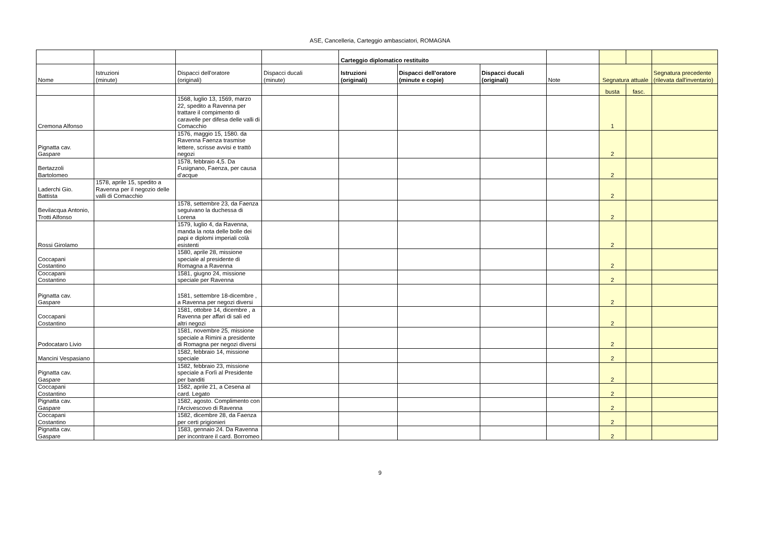ASE, Cancelleria, Carteggio ambasciatori, ROMAGNA
| | | | | Carteggio diplomatico restituito | | | | | | |
| Nome | Istruzioni (minute) | Dispacci dell'oratore (originali) | Dispacci ducali (minute) | Istruzioni (originali) | Dispacci dell'oratore (minute e copie) | Dispacci ducali (originali) | Note | Segnatura attuale | | Segnatura precedente (rilevata dall'inventario) |
| | | | | | | | | busta | fasc. | |
| Cremona Alfonso | | 1568, luglio 13, 1569, marzo 22, spedito a Ravenna per trattare il compimento di caravelle per difesa delle valli di Comacchio | | | | | | 1 | | |
| Pignatta cav. Gaspare | | 1576, maggio 15, 1580. da Ravenna Faenza trasmise lettere, scrisse avvisi e trattò negozi | | | | | | 2 | | |
| Bertazzoli Bartolomeo | | 1578, febbraio 4,5. Da Fusignano, Faenza, per causa d’acque | | | | | | 2 | | |
| Laderchi Gio. Battista | 1578, aprile 15, spedito a Ravenna per il negozio delle valli di Comacchio | | | | | | | 2 | | |
| Bevilacqua Antonio, Trotti Alfonso | | 1578, settembre 23, da Faenza seguivano la duchessa di Lorena | | | | | | 2 | | |
| Rossi Girolamo | | 1579, luglio 4, da Ravenna, manda la nota delle bolle dei papi e diplomi imperiali colà esistenti | | | | | | 2 | | |
| Coccapani Costantino | | 1580, aprile 28, missione speciale al presidente di Romagna a Ravenna | | | | | | 2 | | |
| Coccapani Costantino | | 1581, giugno 24, missione speciale per Ravenna | | | | | | 2 | | |
| Pignatta cav. Gaspare | | 1581, settembre 18-dicembre , a Ravenna per negozi diversi | | | | | | 2 | | |
| Coccapani Costantino | | 1581, ottobre 14, dicembre , a Ravenna per affari di sali ed altri negozi | | | | | | 2 | | |
| Podocataro Livio | | 1581, novembre 25, missione speciale a Rimini a presidente di Romagna per negozi diversi | | | | | | 2 | | |
| Mancini Vespasiano | | 1582, febbraio 14, missione speciale | | | | | | 2 | | |
| Pignatta cav. Gaspare | | 1582, febbraio 23, missione speciale a Forlì al Presidente per banditi | | | | | | 2 | | |
| Coccapani Costantino | | 1582, aprile 21, a Cesena al card. Legato | | | | | | 2 | | |
| Pignatta cav. Gaspare | | 1582, agosto. Complimento con l’Arcivescovo di Ravenna | | | | | | 2 | | |
| Coccapani Costantino | | 1582, dicembre 28, da Faenza per certi prigionieri | | | | | | 2 | | |
| Pignatta cav. Gaspare | | 1583, gennaio 24. Da Ravenna per incontrare il card. Borromeo | | | | | | 2 | | |
9